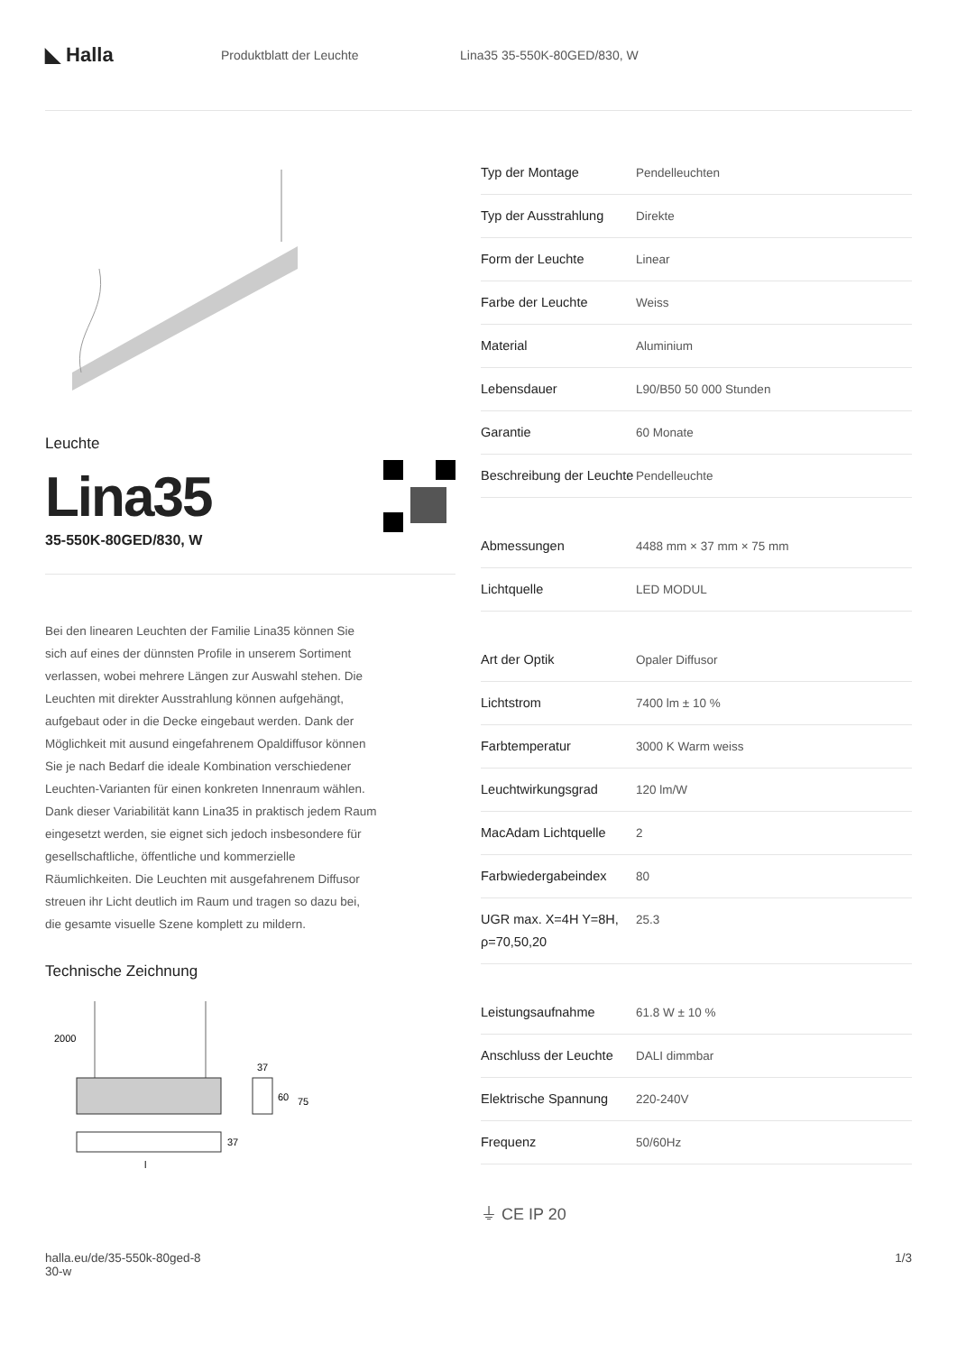◣ Halla
Produktblatt der Leuchte Lina35 35-550K-80GED/830, W
Leuchte
Lina35
35-550K-80GED/830, W
Bei den linearen Leuchten der Familie Lina35 können Sie sich auf eines der dünnsten Profile in unserem Sortiment verlassen, wobei mehrere Längen zur Auswahl stehen. Die Leuchten mit direkter Ausstrahlung können aufgehängt, aufgebaut oder in die Decke eingebaut werden. Dank der Möglichkeit mit ausund eingefahrenem Opaldiffusor können Sie je nach Bedarf die ideale Kombination verschiedener Leuchten-Varianten für einen konkreten Innenraum wählen. Dank dieser Variabilität kann Lina35 in praktisch jedem Raum eingesetzt werden, sie eignet sich jedoch insbesondere für gesellschaftliche, öffentliche und kommerzielle Räumlichkeiten. Die Leuchten mit ausgefahrenem Diffusor streuen ihr Licht deutlich im Raum und tragen so dazu bei, die gesamte visuelle Szene komplett zu mildern.
Technische Zeichnung
2000
37
l
37
60
75
| Typ der Montage | Pendelleuchten |
| Typ der Ausstrahlung | Direkte |
| Form der Leuchte | Linear |
| Farbe der Leuchte | Weiss |
| Material | Aluminium |
| Lebensdauer | L90/B50 50 000 Stunden |
| Garantie | 60 Monate |
| Beschreibung der Leuchte | Pendelleuchte |
| Abmessungen | 4488 mm × 37 mm × 75 mm |
| Lichtquelle | LED MODUL |
| Art der Optik | Opaler Diffusor |
| Lichtstrom | 7400 lm ± 10 % |
| Farbtemperatur | 3000 K Warm weiss |
| Leuchtwirkungsgrad | 120 lm/W |
| MacAdam Lichtquelle | 2 |
| Farbwiedergabeindex | 80 |
| UGR max. X=4H Y=8H, ρ=70,50,20 | 25.3 |
| Leistungsaufnahme | 61.8 W ± 10 % |
| Anschluss der Leuchte | DALI dimmbar |
| Elektrische Spannung | 220-240V |
| Frequenz | 50/60Hz |
⏚ CE IP 20
halla.eu/de/35-550k-80ged-8
30-w
1/3